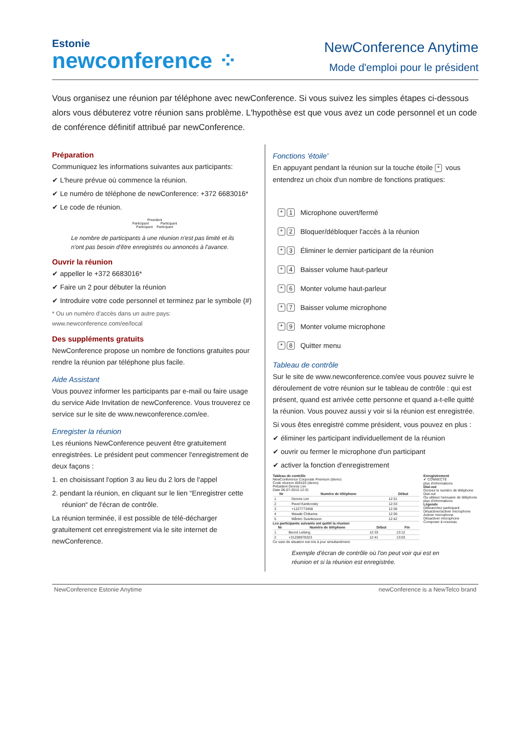Estonie
newconference ⁘
NewConference Anytime
Mode d'emploi pour le président
Vous organisez une réunion par téléphone avec newConference. Si vous suivez les simples étapes ci-dessous alors vous débuterez votre réunion sans problème. L'hypothèse est que vous avez un code personnel et un code de conférence définitif attribué par newConference.
Préparation
Communiquez les informations suivantes aux participants:
✔ L'heure prévue où commence la réunion.
✔ Le numéro de téléphone de newConference: +372 6683016*
✔ Le code de réunion.
President
Participant Participant
Participant Participant
Le nombre de participants à une réunion n'est pas limité et ils n'ont pas besoin d'être enregistrés ou annoncés à l'avance.
Ouvrir la réunion
✔ appeller le +372 6683016*
✔ Faire un 2 pour débuter la réunion
✔ Introduire votre code personnel et terminez par le symbole (#)
* Ou un numéro d'accès dans un autre pays: www.newconference.com/ee/local
Des suppléments gratuits
NewConference propose un nombre de fonctions gratuites pour rendre la réunion par téléphone plus facile.
Aide Assistant
Vous pouvez informer les participants par e-mail ou faire usage du service Aide Invitation de newConference. Vous trouverez ce service sur le site de www.newconference.com/ee.
Enregister la réunion
Les réunions NewConference peuvent être gratuitement enregistrées. Le président peut commencer l'enregistrement de deux façons :
1. en choisissant l'option 3 au lieu du 2 lors de l'appel
2. pendant la réunion, en cliquant sur le lien “Enregistrer cette réunion“ de l'écran de contrôle.
La réunion terminée, il est possible de télé-décharger gratuitement cet enregistrement via le site internet de newConference.
Fonctions 'étoile'
En appuyant pendant la réunion sur la touche étoile * vous entendrez un choix d'un nombre de fonctions pratiques:
* 1 Microphone ouvert/fermé
* 2 Bloquer/débloquer l'accès à la réunion
* 3 Éliminer le dernier participant de la réunion
* 4 Baisser volume haut-parleur
* 6 Monter volume haut-parleur
* 7 Baisser volume microphone
* 9 Monter volume microphone
* 8 Quitter menu
Tableau de contrôle
Sur le site de www.newconference.com/ee vous pouvez suivre le déroulement de votre réunion sur le tableau de contrôle : qui est présent, quand est arrivée cette personne et quand a-t-elle quitté la réunion. Vous pouvez aussi y voir si la réunion est enregistrée.
Si vous êtes enregistré comme président, vous pouvez en plus :
✔ éliminer les participant individuellement de la réunion
✔ ouvrir ou fermer le microphone d'un participant
✔ activer la fonction d'enregistrement
Tableau de contrôle
NewConference Corporate Premium (demo)
Code réunion 459103 (demo)
Président Dennis Lim
Date 06-07-2010 12:31
| Nr | Numéro de téléphone | Début |
| --- | --- | --- |
| 1 | Dennis Lim | 12:31 |
| 2 | Pavel Kankovsky | 12:33 |
| 3 | +1227773456 | 12:36 |
| 4 | Masaki Chikama | 12:36 |
| 5 | Mårten Svantesson | 12:42 |
Les participants suivants ont quitté la réunion
| Nr | Numéro de téléphone | Début | Fin |
| --- | --- | --- | --- |
| 1 | Bernd Leibing | 12:33 | 13:12 |
| 2 | +31208978323 | 12:41 | 13:03 |
Ce suivi de situation est mis à jour simultanément.
Enregistrement
✔ CONNECTE
plus d'informations
Dial-out
Donnez le numéro de téléphone
Dial-out
Ou utilisez l'annuaire de téléphone
plus d'informations
Légende
Débranchez participant
Désactiver/activer microphone
Activer microphone
Désactiver microphone
Composer à nouveau
Exemple d'écran de contrôle où l'on peut voir qui est en réunion et si la réunion est enregistrée.
NewConference Estonie Anytime newConference is a NewTelco brand